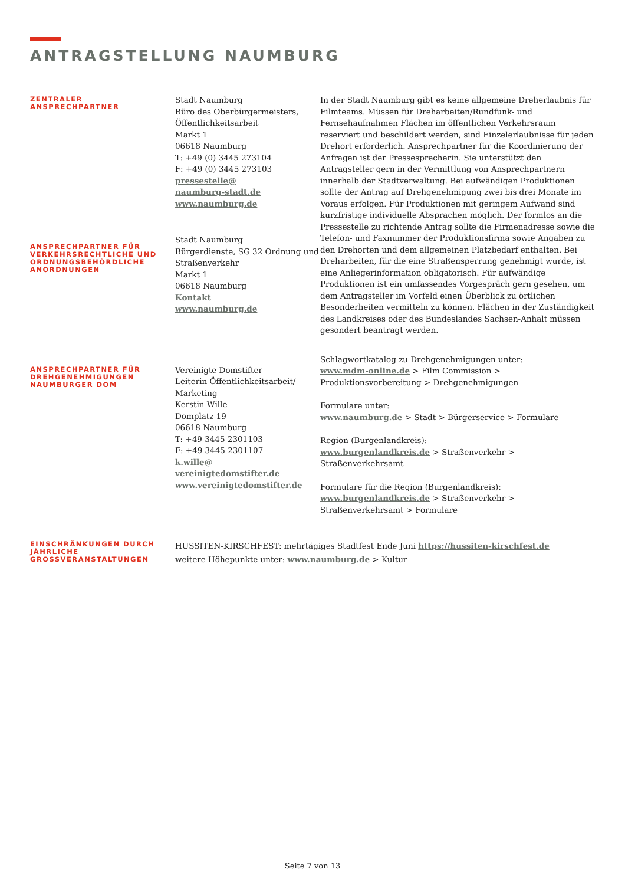ANTRAGSTELLUNG NAUMBURG
ZENTRALER
ANSPRECHPARTNER
ANSPRECHPARTNER FÜR VERKEHRSRECHTLICHE UND ORDNUNGSBEHÖRDLICHE ANORDNUNGEN
Stadt Naumburg
Büro des Oberbürgermeisters, Öffentlichkeitsarbeit
Markt 1
06618 Naumburg
T: +49 (0) 3445 273104
F: +49 (0) 3445 273103
pressestelle@
naumburg-stadt.de
www.naumburg.de
Stadt Naumburg
Bürgerdienste, SG 32 Ordnung und Straßenverkehr
Markt 1
06618 Naumburg
Kontakt
www.naumburg.de
In der Stadt Naumburg gibt es keine allgemeine Dreherlaubnis für Filmteams. Müssen für Dreharbeiten/Rundfunk- und Fernsehaufnahmen Flächen im öffentlichen Verkehrsraum reserviert und beschildert werden, sind Einzelerlaubnisse für jeden Drehort erforderlich. Ansprechpartner für die Koordinierung der Anfragen ist der Pressesprecherin. Sie unterstützt den Antragsteller gern in der Vermittlung von Ansprechpartnern innerhalb der Stadtverwaltung. Bei aufwändigen Produktionen sollte der Antrag auf Drehgenehmigung zwei bis drei Monate im Voraus erfolgen. Für Produktionen mit geringem Aufwand sind kurzfristige individuelle Absprachen möglich. Der formlos an die Pressestelle zu richtende Antrag sollte die Firmenadresse sowie die Telefon- und Faxnummer der Produktionsfirma sowie Angaben zu den Drehorten und dem allgemeinen Platzbedarf enthalten. Bei Dreharbeiten, für die eine Straßensperrung genehmigt wurde, ist eine Anliegerinformation obligatorisch. Für aufwändige Produktionen ist ein umfassendes Vorgespräch gern gesehen, um dem Antragsteller im Vorfeld einen Überblick zu örtlichen Besonderheiten vermitteln zu können. Flächen in der Zuständigkeit des Landkreises oder des Bundeslandes Sachsen-Anhalt müssen gesondert beantragt werden.
ANSPRECHPARTNER FÜR DREHGENEHMIGUNGEN NAUMBURGER DOM
Vereinigte Domstifter
Leiterin Öffentlichkeitsarbeit/ Marketing
Kerstin Wille
Domplatz 19
06618 Naumburg
T: +49 3445 2301103
F: +49 3445 2301107
k.wille@
vereinigtedomstifter.de
www.vereinigtedomstifter.de
Schlagwortkatalog zu Drehgenehmigungen unter:
www.mdm-online.de > Film Commission > Produktionsvorbereitung > Drehgenehmigungen
Formulare unter:
www.naumburg.de > Stadt > Bürgerservice > Formulare
Region (Burgenlandkreis):
www.burgenlandkreis.de > Straßenverkehr > Straßenverkehrsamt
Formulare für die Region (Burgenlandkreis):
www.burgenlandkreis.de > Straßenverkehr > Straßenverkehrsamt > Formulare
EINSCHRÄNKUNGEN DURCH JÄHRLICHE GROSSVERANSTALTUNGEN
HUSSITEN-KIRSCHFEST: mehrtägiges Stadtfest Ende Juni https://hussiten-kirschfest.de
weitere Höhepunkte unter: www.naumburg.de > Kultur
Seite 7 von 13